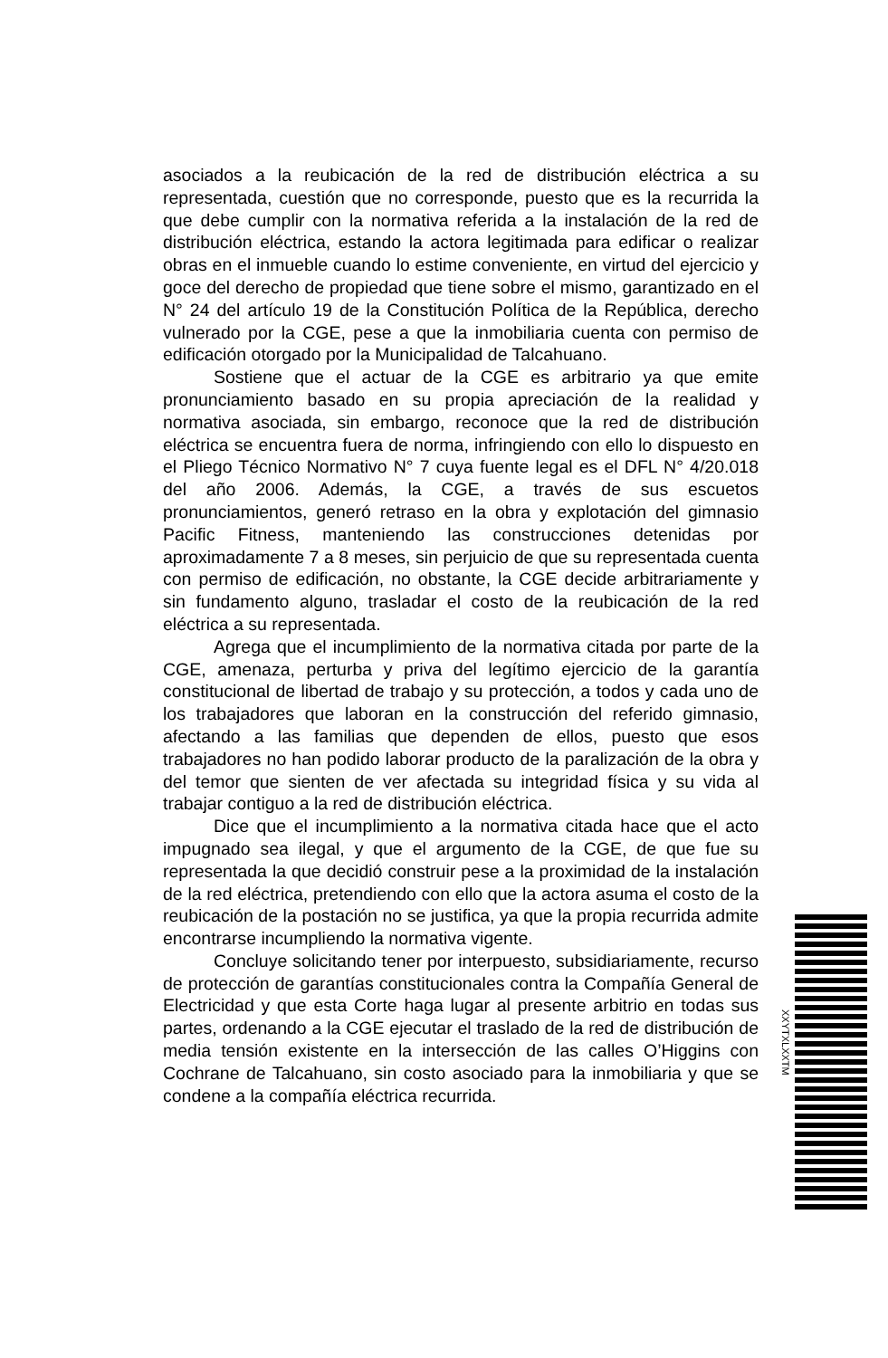asociados a la reubicación de la red de distribución eléctrica a su representada, cuestión que no corresponde, puesto que es la recurrida la que debe cumplir con la normativa referida a la instalación de la red de distribución eléctrica, estando la actora legitimada para edificar o realizar obras en el inmueble cuando lo estime conveniente, en virtud del ejercicio y goce del derecho de propiedad que tiene sobre el mismo, garantizado en el N° 24 del artículo 19 de la Constitución Política de la República, derecho vulnerado por la CGE, pese a que la inmobiliaria cuenta con permiso de edificación otorgado por la Municipalidad de Talcahuano.
Sostiene que el actuar de la CGE es arbitrario ya que emite pronunciamiento basado en su propia apreciación de la realidad y normativa asociada, sin embargo, reconoce que la red de distribución eléctrica se encuentra fuera de norma, infringiendo con ello lo dispuesto en el Pliego Técnico Normativo N° 7 cuya fuente legal es el DFL N° 4/20.018 del año 2006. Además, la CGE, a través de sus escuetos pronunciamientos, generó retraso en la obra y explotación del gimnasio Pacific Fitness, manteniendo las construcciones detenidas por aproximadamente 7 a 8 meses, sin perjuicio de que su representada cuenta con permiso de edificación, no obstante, la CGE decide arbitrariamente y sin fundamento alguno, trasladar el costo de la reubicación de la red eléctrica a su representada.
Agrega que el incumplimiento de la normativa citada por parte de la CGE, amenaza, perturba y priva del legítimo ejercicio de la garantía constitucional de libertad de trabajo y su protección, a todos y cada uno de los trabajadores que laboran en la construcción del referido gimnasio, afectando a las familias que dependen de ellos, puesto que esos trabajadores no han podido laborar producto de la paralización de la obra y del temor que sienten de ver afectada su integridad física y su vida al trabajar contiguo a la red de distribución eléctrica.
Dice que el incumplimiento a la normativa citada hace que el acto impugnado sea ilegal, y que el argumento de la CGE, de que fue su representada la que decidió construir pese a la proximidad de la instalación de la red eléctrica, pretendiendo con ello que la actora asuma el costo de la reubicación de la postación no se justifica, ya que la propia recurrida admite encontrarse incumpliendo la normativa vigente.
Concluye solicitando tener por interpuesto, subsidiariamente, recurso de protección de garantías constitucionales contra la Compañía General de Electricidad y que esta Corte haga lugar al presente arbitrio en todas sus partes, ordenando a la CGE ejecutar el traslado de la red de distribución de media tensión existente en la intersección de las calles O’Higgins con Cochrane de Talcahuano, sin costo asociado para la inmobiliaria y que se condene a la compañía eléctrica recurrida.
XXYTXLXXTM